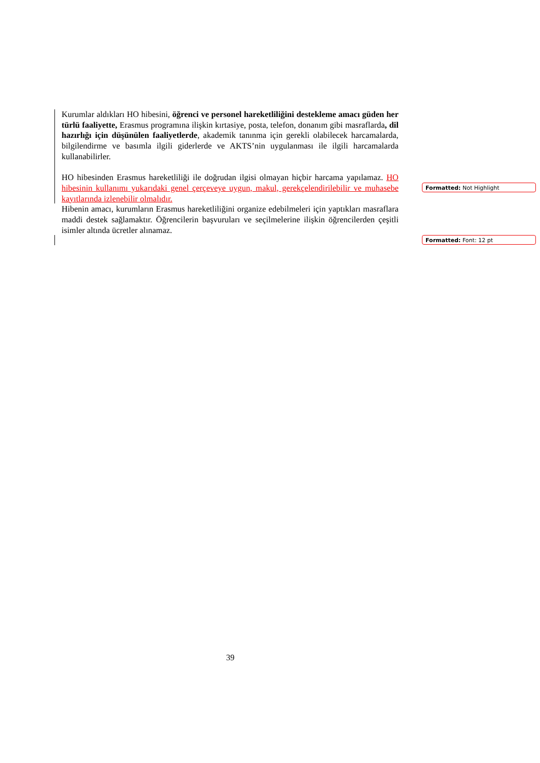Kurumlar aldıkları HO hibesini, öğrenci ve personel hareketliliğini destekleme amacı güden her türlü faaliyette, Erasmus programına ilişkin kırtasiye, posta, telefon, donanım gibi masraflarda, dil hazırlığı için düşünülen faaliyetlerde, akademik tanınma için gerekli olabilecek harcamalarda, bilgilendirme ve basımla ilgili giderlerde ve AKTS’nin uygulanması ile ilgili harcamalarda kullanabilirler.
HO hibesinden Erasmus hareketliliği ile doğrudan ilgisi olmayan hiçbir harcama yapılamaz. HO hibesinin kullanımı yukarıdaki genel çerçeveye uygun, makul, gerekçelendirilebilir ve muhasebe kayıtlarında izlenebilir olmalıdır.
Hibenin amacı, kurumların Erasmus hareketliliğini organize edebilmeleri için yaptıkları masraflara maddi destek sağlamaktır. Öğrencilerin başvuruları ve seçilmelerine ilişkin öğrencilerden çeşitli isimler altında ücretler alınamaz.
Formatted: Not Highlight
Formatted: Font: 12 pt
39